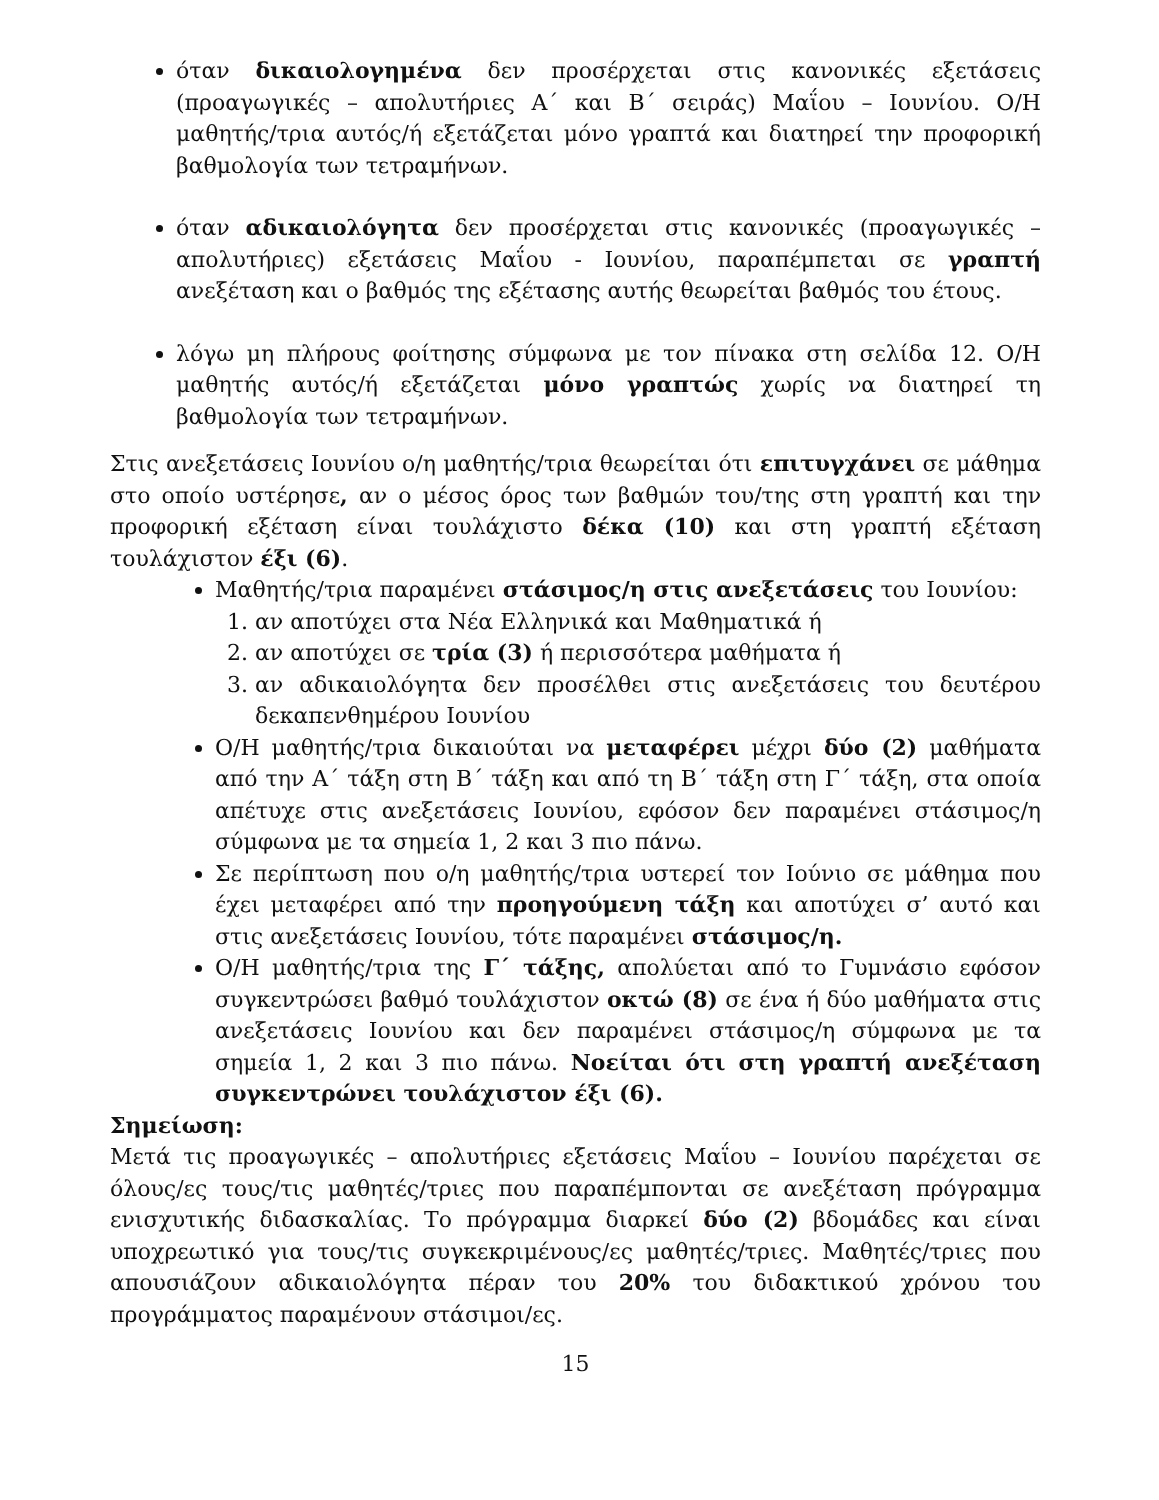όταν δικαιολογημένα δεν προσέρχεται στις κανονικές εξετάσεις (προαγωγικές – απολυτήριες Α΄ και Β΄ σειράς) Μαΐου – Ιουνίου. Ο/Η μαθητής/τρια αυτός/ή εξετάζεται μόνο γραπτά και διατηρεί την προφορική βαθμολογία των τετραμήνων.
όταν αδικαιολόγητα δεν προσέρχεται στις κανονικές (προαγωγικές – απολυτήριες) εξετάσεις Μαΐου - Ιουνίου, παραπέμπεται σε γραπτή ανεξέταση και ο βαθμός της εξέτασης αυτής θεωρείται βαθμός του έτους.
λόγω μη πλήρους φοίτησης σύμφωνα με τον πίνακα στη σελίδα 12. Ο/Η μαθητής αυτός/ή εξετάζεται μόνο γραπτώς χωρίς να διατηρεί τη βαθμολογία των τετραμήνων.
Στις ανεξετάσεις Ιουνίου ο/η μαθητής/τρια θεωρείται ότι επιτυγχάνει σε μάθημα στο οποίο υστέρησε, αν ο μέσος όρος των βαθμών του/της στη γραπτή και την προφορική εξέταση είναι τουλάχιστο δέκα (10) και στη γραπτή εξέταση τουλάχιστον έξι (6).
Μαθητής/τρια παραμένει στάσιμος/η στις ανεξετάσεις του Ιουνίου:
1. αν αποτύχει στα Νέα Ελληνικά και Μαθηματικά ή
2. αν αποτύχει σε τρία (3) ή περισσότερα μαθήματα ή
3. αν αδικαιολόγητα δεν προσέλθει στις ανεξετάσεις του δευτέρου δεκαπενθημέρου Ιουνίου
Ο/Η μαθητής/τρια δικαιούται να μεταφέρει μέχρι δύο (2) μαθήματα από την Α΄ τάξη στη Β΄ τάξη και από τη Β΄ τάξη στη Γ΄ τάξη, στα οποία απέτυχε στις ανεξετάσεις Ιουνίου, εφόσον δεν παραμένει στάσιμος/η σύμφωνα με τα σημεία 1, 2 και 3 πιο πάνω.
Σε περίπτωση που ο/η μαθητής/τρια υστερεί τον Ιούνιο σε μάθημα που έχει μεταφέρει από την προηγούμενη τάξη και αποτύχει σ’ αυτό και στις ανεξετάσεις Ιουνίου, τότε παραμένει στάσιμος/η.
Ο/Η μαθητής/τρια της Γ΄ τάξης, απολύεται από το Γυμνάσιο εφόσον συγκεντρώσει βαθμό τουλάχιστον οκτώ (8) σε ένα ή δύο μαθήματα στις ανεξετάσεις Ιουνίου και δεν παραμένει στάσιμος/η σύμφωνα με τα σημεία 1, 2 και 3 πιο πάνω. Νοείται ότι στη γραπτή ανεξέταση συγκεντρώνει τουλάχιστον έξι (6).
Σημείωση:
Μετά τις προαγωγικές – απολυτήριες εξετάσεις Μαΐου – Ιουνίου παρέχεται σε όλους/ες τους/τις μαθητές/τριες που παραπέμπονται σε ανεξέταση πρόγραμμα ενισχυτικής διδασκαλίας. Το πρόγραμμα διαρκεί δύο (2) βδομάδες και είναι υποχρεωτικό για τους/τις συγκεκριμένους/ες μαθητές/τριες. Μαθητές/τριες που απουσιάζουν αδικαιολόγητα πέραν του 20% του διδακτικού χρόνου του προγράμματος παραμένουν στάσιμοι/ες.
15